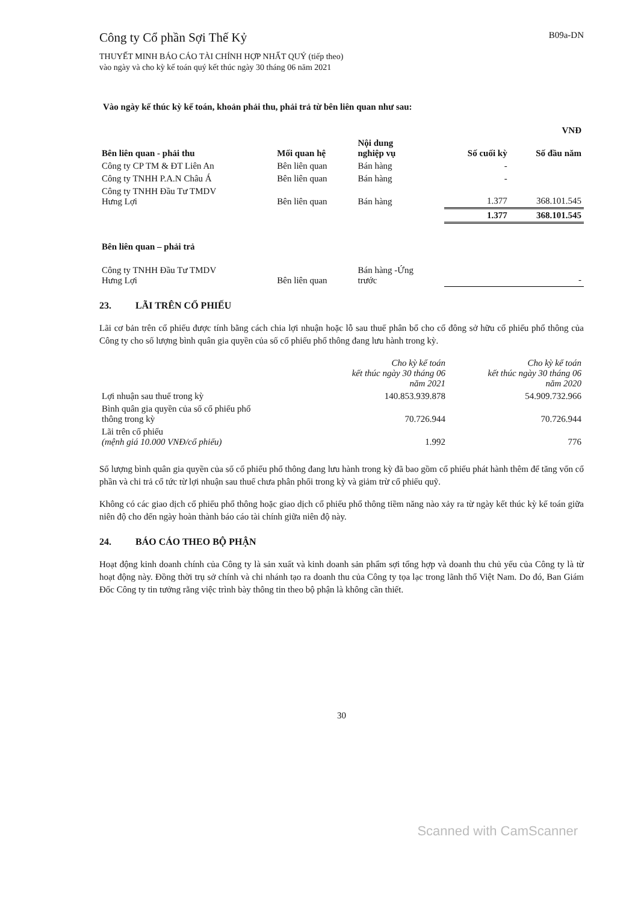Công ty Cổ phần Sợi Thế Kỷ
B09a-DN
THUYẾT MINH BÁO CÁO TÀI CHÍNH HỢP NHẤT QUÝ (tiếp theo)
vào ngày và cho kỳ kế toán quý kết thúc ngày 30 tháng 06 năm 2021
Vào ngày kế thúc kỳ kế toán, khoản phải thu, phải trả từ bên liên quan như sau:
| | | | | VNĐ |
| --- | --- | --- | --- | --- |
| Bên liên quan - phải thu | Mối quan hệ | Nội dung nghiệp vụ | Số cuối kỳ | Số đầu năm |
| Công ty CP TM & ĐT Liên An | Bên liên quan | Bán hàng | - | |
| Công ty TNHH P.A.N Châu Á | Bên liên quan | Bán hàng | - | |
| Công ty TNHH Đầu Tư TMDV Hưng Lợi | Bên liên quan | Bán hàng | 1.377 | 368.101.545 |
| | | | 1.377 | 368.101.545 |
| Bên liên quan – phải trả | | | | |
| Công ty TNHH Đầu Tư TMDV Hưng Lợi | Bên liên quan | Bán hàng -Ứng trước | | - |
23. LÃI TRÊN CỔ PHIẾU
Lãi cơ bản trên cổ phiếu được tính bằng cách chia lợi nhuận hoặc lỗ sau thuế phân bổ cho cổ đông sở hữu cổ phiếu phổ thông của Công ty cho số lượng bình quân gia quyền của số cổ phiếu phổ thông đang lưu hành trong kỳ.
| | Cho kỳ kế toán kết thúc ngày 30 tháng 06 năm 2021 | Cho kỳ kế toán kết thúc ngày 30 tháng 06 năm 2020 |
| --- | --- | --- |
| Lợi nhuận sau thuế trong kỳ | 140.853.939.878 | 54.909.732.966 |
| Bình quân gia quyền của số cổ phiếu phổ thông trong kỳ | 70.726.944 | 70.726.944 |
| Lãi trên cổ phiếu (mệnh giá 10.000 VNĐ/cổ phiếu) | 1.992 | 776 |
Số lượng bình quân gia quyền của số cổ phiếu phổ thông đang lưu hành trong kỳ đã bao gồm cổ phiếu phát hành thêm để tăng vốn cổ phần và chi trả cổ tức từ lợi nhuận sau thuế chưa phân phối trong kỳ và giảm trừ cổ phiếu quỹ.
Không có các giao dịch cổ phiếu phổ thông hoặc giao dịch cổ phiếu phổ thông tiềm năng nào xảy ra từ ngày kết thúc kỳ kế toán giữa niên độ cho đến ngày hoàn thành báo cáo tài chính giữa niên độ này.
24. BÁO CÁO THEO BỘ PHẬN
Hoạt động kinh doanh chính của Công ty là sản xuất và kinh doanh sản phẩm sợi tổng hợp và doanh thu chủ yếu của Công ty là từ hoạt động này. Đồng thời trụ sở chính và chi nhánh tạo ra doanh thu của Công ty tọa lạc trong lãnh thổ Việt Nam. Do đó, Ban Giám Đốc Công ty tin tưởng rằng việc trình bày thông tin theo bộ phận là không cần thiết.
30
Scanned with CamScanner